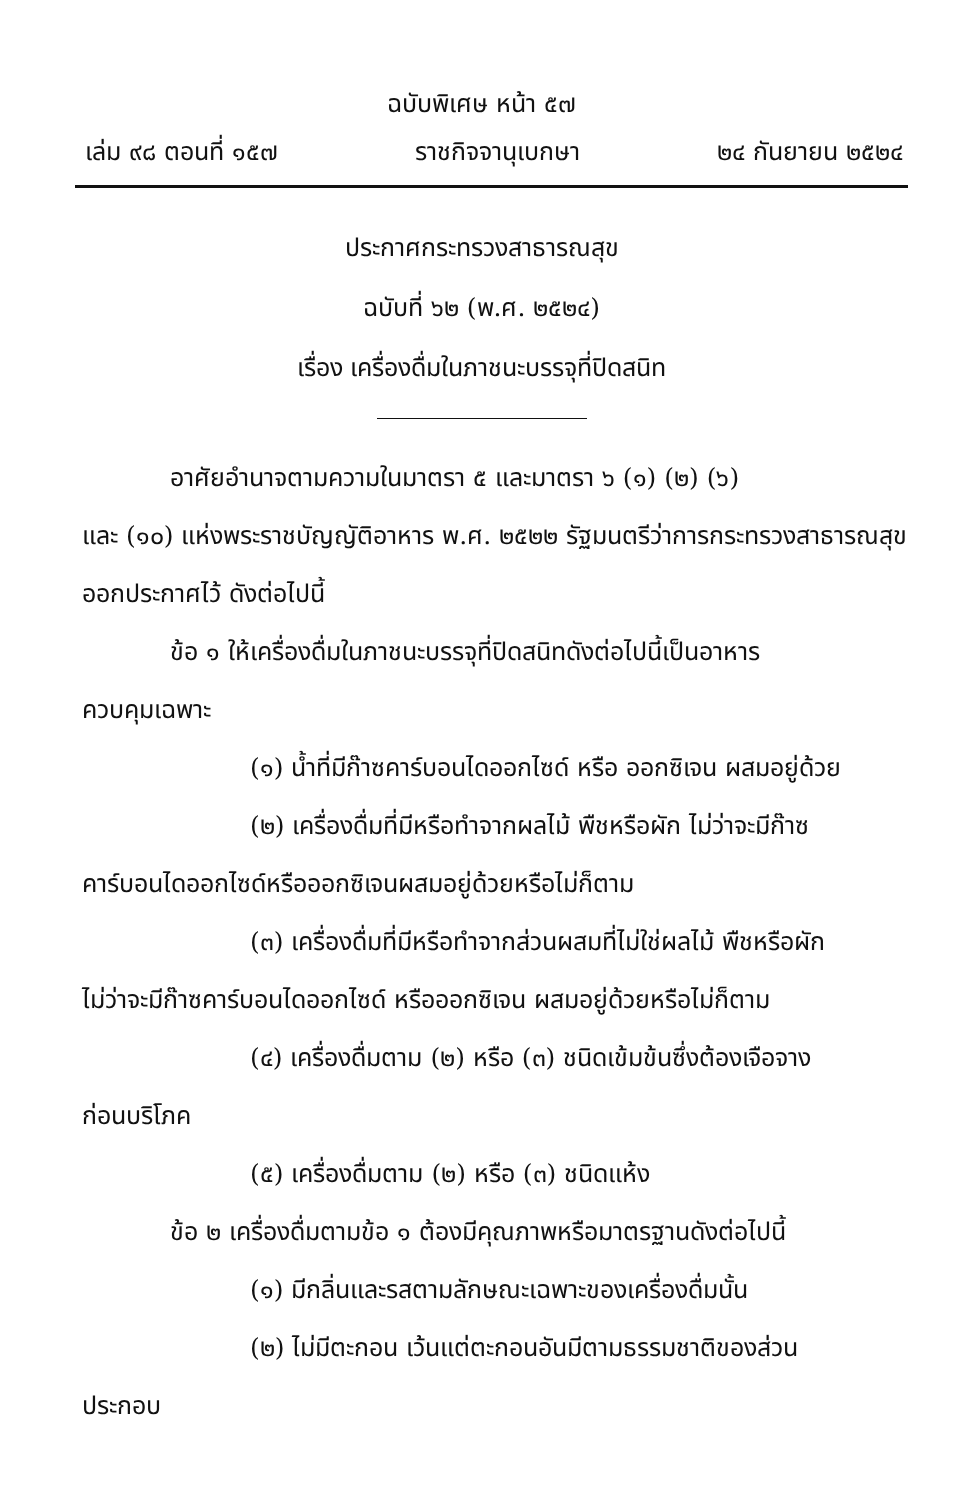ฉบับพิเศษ หน้า ๕๗
เล่ม ๙๘ ตอนที่ ๑๕๗ ราชกิจจานุเบกษา ๒๔ กันยายน ๒๕๒๔
ประกาศกระทรวงสาธารณสุข
ฉบับที่ ๖๒ (พ.ศ. ๒๕๒๔)
เรื่อง เครื่องดื่มในภาชนะบรรจุที่ปิดสนิท
อาศัยอำนาจตามความในมาตรา ๕ และมาตรา ๖ (๑) (๒) (๖)
และ (๑๐) แห่งพระราชบัญญัติอาหาร พ.ศ. ๒๕๒๒ รัฐมนตรีว่าการกระทรวงสาธารณสุขออกประกาศไว้ ดังต่อไปนี้
ข้อ ๑ ให้เครื่องดื่มในภาชนะบรรจุที่ปิดสนิทดังต่อไปนี้เป็นอาหาร
ควบคุมเฉพาะ
(๑) น้ำที่มีก๊าซคาร์บอนไดออกไซด์ หรือ ออกซิเจน ผสมอยู่ด้วย
(๒) เครื่องดื่มที่มีหรือทำจากผลไม้ พืชหรือผัก ไม่ว่าจะมีก๊าซ
คาร์บอนไดออกไซด์หรือออกซิเจนผสมอยู่ด้วยหรือไม่ก็ตาม
(๓) เครื่องดื่มที่มีหรือทำจากส่วนผสมที่ไม่ใช่ผลไม้ พืชหรือผัก
ไม่ว่าจะมีก๊าซคาร์บอนไดออกไซด์ หรือออกซิเจน ผสมอยู่ด้วยหรือไม่ก็ตาม
(๔) เครื่องดื่มตาม (๒) หรือ (๓) ชนิดเข้มข้นซึ่งต้องเจือจาง
ก่อนบริโภค
(๕) เครื่องดื่มตาม (๒) หรือ (๓) ชนิดแห้ง
ข้อ ๒ เครื่องดื่มตามข้อ ๑ ต้องมีคุณภาพหรือมาตรฐานดังต่อไปนี้
(๑) มีกลิ่นและรสตามลักษณะเฉพาะของเครื่องดื่มนั้น
(๒) ไม่มีตะกอน เว้นแต่ตะกอนอันมีตามธรรมชาติของส่วน
ประกอบ